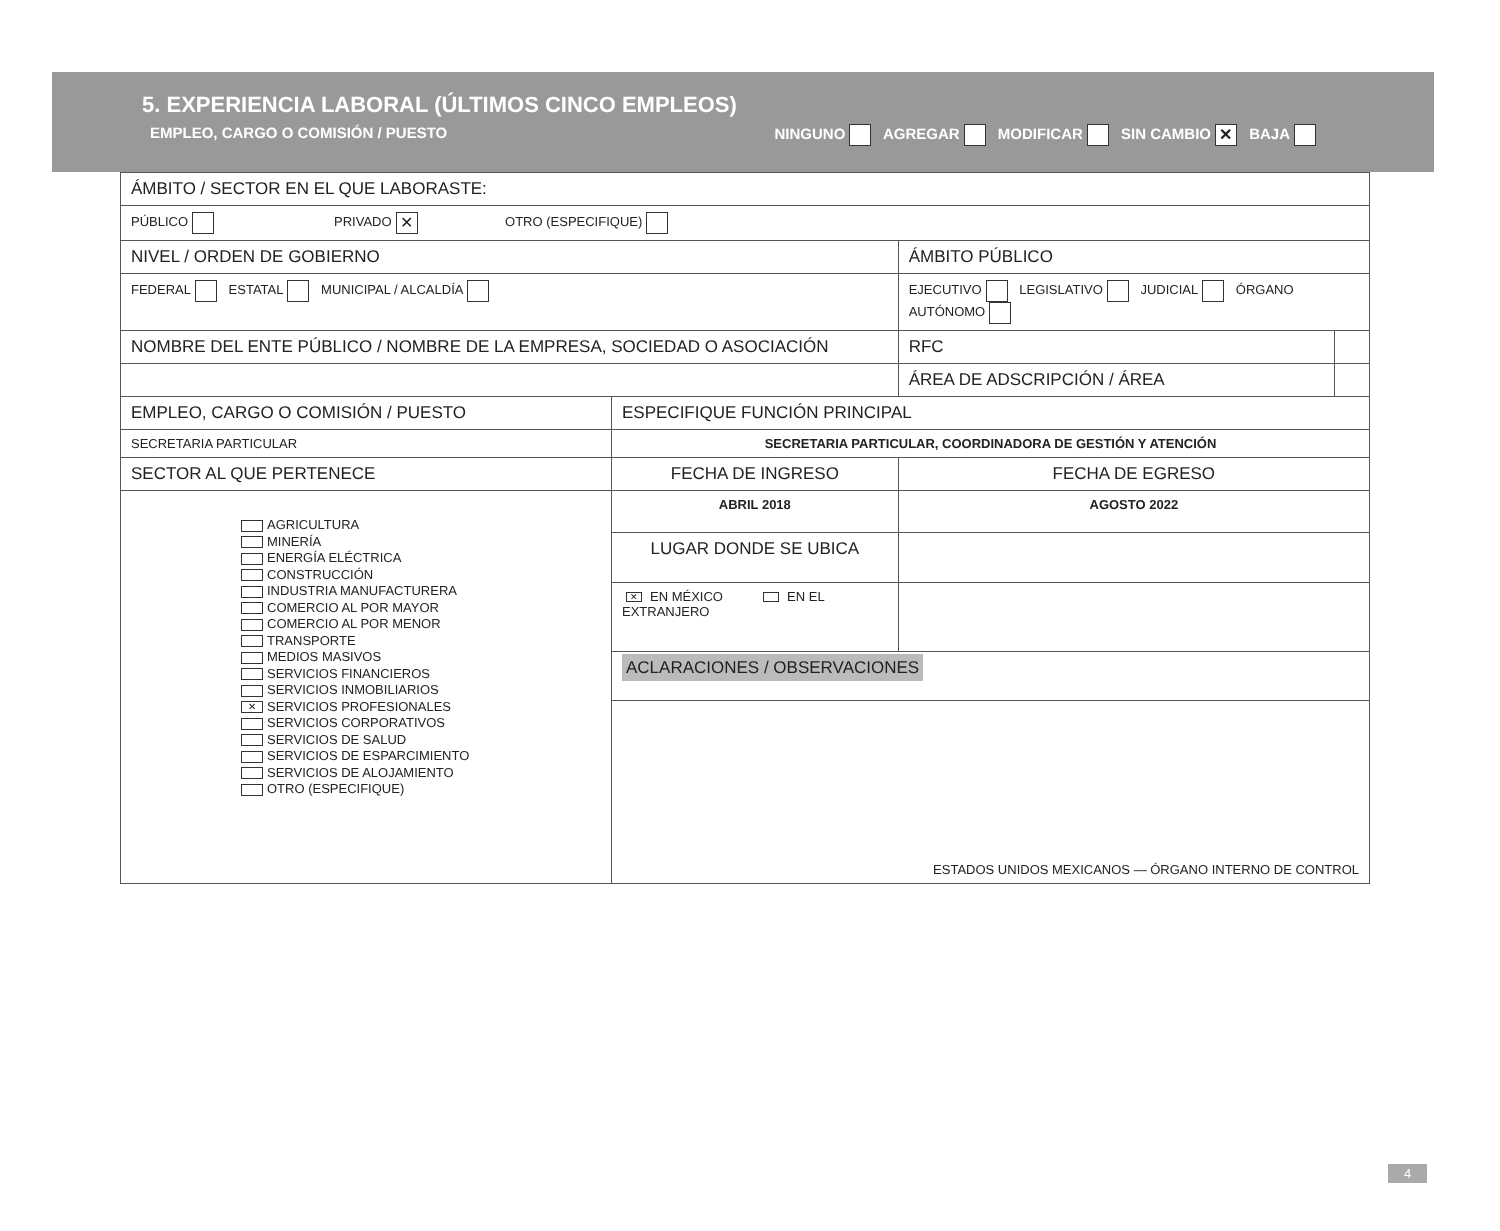5. EXPERIENCIA LABORAL (ÚLTIMOS CINCO EMPLEOS)
EMPLEO, CARGO O COMISIÓN / PUESTO NINGUNO AGREGAR MODIFICAR SIN CAMBIO ✕ BAJA
| ÁMBITO / SECTOR EN EL QUE LABORASTE: | | | |
| PÚBLICO PRIVADO ✕ OTRO (ESPECIFIQUE) | | | |
| NIVEL / ORDEN DE GOBIERNO | | ÁMBITO PÚBLICO | |
| FEDERAL ESTATAL MUNICIPAL / ALCALDÍA | | EJECUTIVO LEGISLATIVO JUDICIAL ÓRGANO AUTÓNOMO | |
| NOMBRE DEL ENTE PÚBLICO / NOMBRE DE LA EMPRESA, SOCIEDAD O ASOCIACIÓN | | RFC | |
| | | ÁREA DE ADSCRIPCIÓN / ÁREA | |
| EMPLEO, CARGO O COMISIÓN / PUESTO | ESPECIFIQUE FUNCIÓN PRINCIPAL | | |
| SECRETARIA PARTICULAR | SECRETARIA PARTICULAR, COORDINADORA DE GESTIÓN Y ATENCIÓN | | |
| SECTOR AL QUE PERTENECE | FECHA DE INGRESO | FECHA DE EGRESO | |
| AGRICULTURA MINERÍA ENERGÍA ELÉCTRICA CONSTRUCCIÓN INDUSTRIA MANUFACTURERA COMERCIO AL POR MAYOR COMERCIO AL POR MENOR TRANSPORTE MEDIOS MASIVOS SERVICIOS FINANCIEROS SERVICIOS INMOBILIARIOS ✕ SERVICIOS PROFESIONALES SERVICIOS CORPORATIVOS SERVICIOS DE SALUD SERVICIOS DE ESPARCIMIENTO SERVICIOS DE ALOJAMIENTO OTRO (ESPECIFIQUE) | ABRIL 2018 | AGOSTO 2022 | |
| | LUGAR DONDE SE UBICA | | |
| | ✕ EN MÉXICO EN EL EXTRANJERO | | |
| | ACLARACIONES / OBSERVACIONES | | |
| | ESTADOS UNIDOS MEXICANOS — ÓRGANO INTERNO DE CONTROL | | |
4